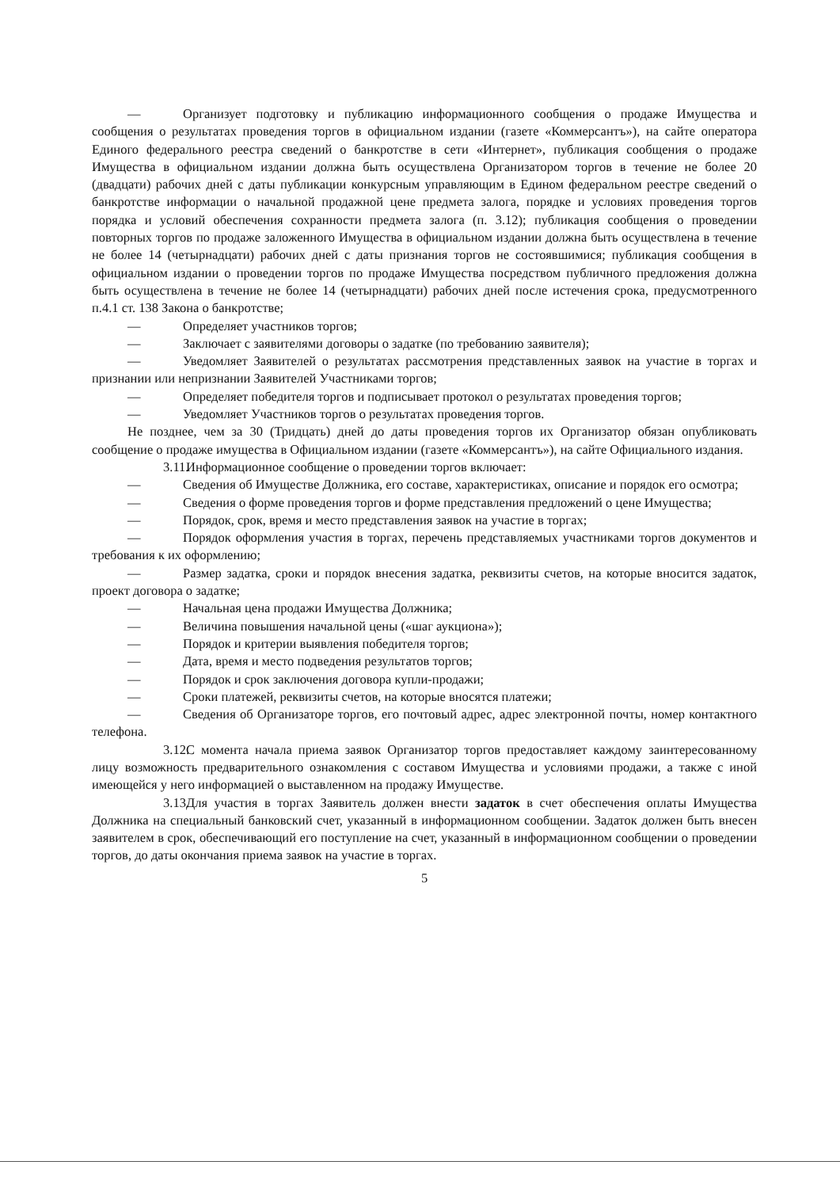— Организует подготовку и публикацию информационного сообщения о продаже Имущества и сообщения о результатах проведения торгов в официальном издании (газете «Коммерсантъ»), на сайте оператора Единого федерального реестра сведений о банкротстве в сети «Интернет», публикация сообщения о продаже Имущества в официальном издании должна быть осуществлена Организатором торгов в течение не более 20 (двадцати) рабочих дней с даты публикации конкурсным управляющим в Едином федеральном реестре сведений о банкротстве информации о начальной продажной цене предмета залога, порядке и условиях проведения торгов порядка и условий обеспечения сохранности предмета залога (п. 3.12); публикация сообщения о проведении повторных торгов по продаже заложенного Имущества в официальном издании должна быть осуществлена в течение не более 14 (четырнадцати) рабочих дней с даты признания торгов не состоявшимися; публикация сообщения в официальном издании о проведении торгов по продаже Имущества посредством публичного предложения должна быть осуществлена в течение не более 14 (четырнадцати) рабочих дней после истечения срока, предусмотренного п.4.1 ст. 138 Закона о банкротстве;
— Определяет участников торгов;
— Заключает с заявителями договоры о задатке (по требованию заявителя);
— Уведомляет Заявителей о результатах рассмотрения представленных заявок на участие в торгах и признании или непризнании Заявителей Участниками торгов;
— Определяет победителя торгов и подписывает протокол о результатах проведения торгов;
— Уведомляет Участников торгов о результатах проведения торгов.
Не позднее, чем за 30 (Тридцать) дней до даты проведения торгов их Организатор обязан опубликовать сообщение о продаже имущества в Официальном издании (газете «Коммерсантъ»), на сайте Официального издания.
3.11. Информационное сообщение о проведении торгов включает:
— Сведения об Имуществе Должника, его составе, характеристиках, описание и порядок его осмотра;
— Сведения о форме проведения торгов и форме представления предложений о цене Имущества;
— Порядок, срок, время и место представления заявок на участие в торгах;
— Порядок оформления участия в торгах, перечень представляемых участниками торгов документов и требования к их оформлению;
— Размер задатка, сроки и порядок внесения задатка, реквизиты счетов, на которые вносится задаток, проект договора о задатке;
— Начальная цена продажи Имущества Должника;
— Величина повышения начальной цены («шаг аукциона»);
— Порядок и критерии выявления победителя торгов;
— Дата, время и место подведения результатов торгов;
— Порядок и срок заключения договора купли-продажи;
— Сроки платежей, реквизиты счетов, на которые вносятся платежи;
— Сведения об Организаторе торгов, его почтовый адрес, адрес электронной почты, номер контактного телефона.
3.12. С момента начала приема заявок Организатор торгов предоставляет каждому заинтересованному лицу возможность предварительного ознакомления с составом Имущества и условиями продажи, а также с иной имеющейся у него информацией о выставленном на продажу Имуществе.
3.13. Для участия в торгах Заявитель должен внести задаток в счет обеспечения оплаты Имущества Должника на специальный банковский счет, указанный в информационном сообщении. Задаток должен быть внесен заявителем в срок, обеспечивающий его поступление на счет, указанный в информационном сообщении о проведении торгов, до даты окончания приема заявок на участие в торгах.
5